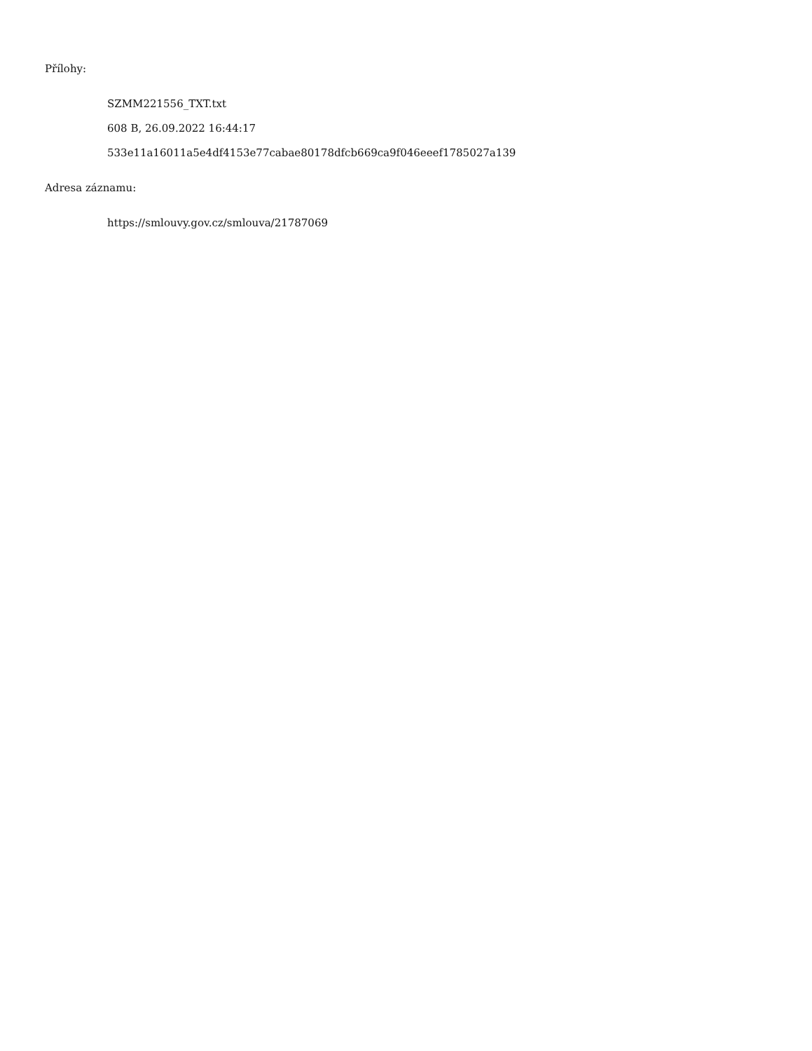Přílohy:
SZMM221556_TXT.txt
608 B, 26.09.2022 16:44:17
533e11a16011a5e4df4153e77cabae80178dfcb669ca9f046eeef1785027a139
Adresa záznamu:
https://smlouvy.gov.cz/smlouva/21787069